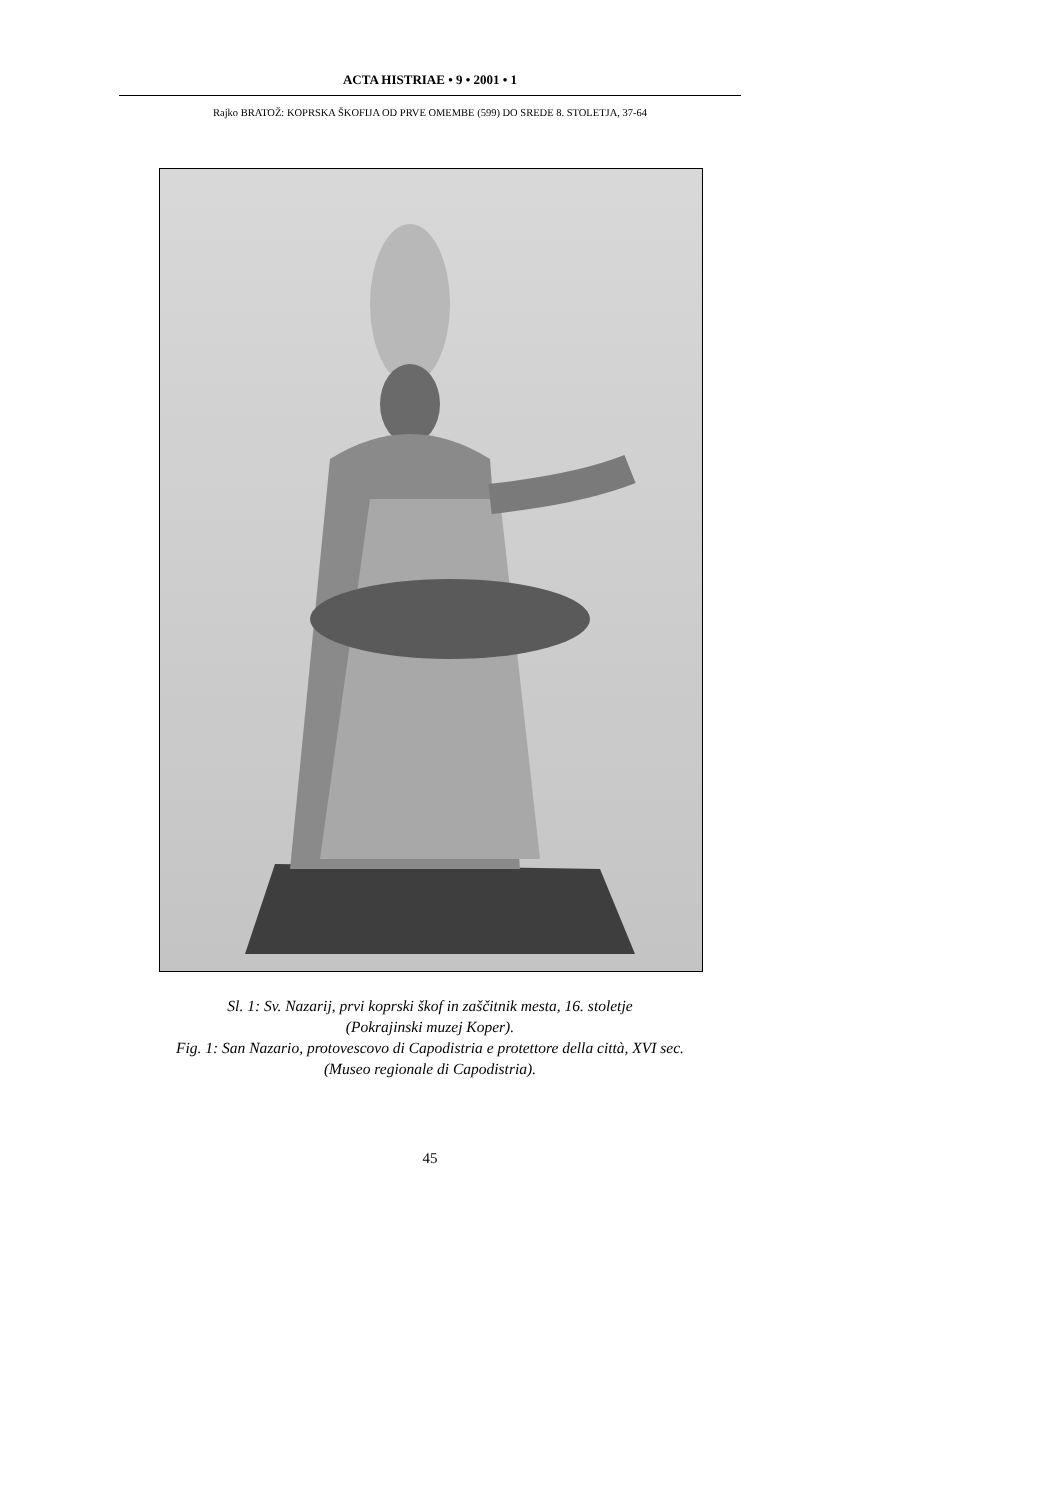ACTA HISTRIAE • 9 • 2001 • 1
Rajko BRATOŽ: KOPRSKA ŠKOFIJA OD PRVE OMEMBE (599) DO SREDE 8. STOLETJA, 37-64
Sl. 1: Sv. Nazarij, prvi koprski škof in zaščitnik mesta, 16. stoletje
(Pokrajinski muzej Koper).
Fig. 1: San Nazario, protovescovo di Capodistria e protettore della città, XVI sec.
(Museo regionale di Capodistria).
45